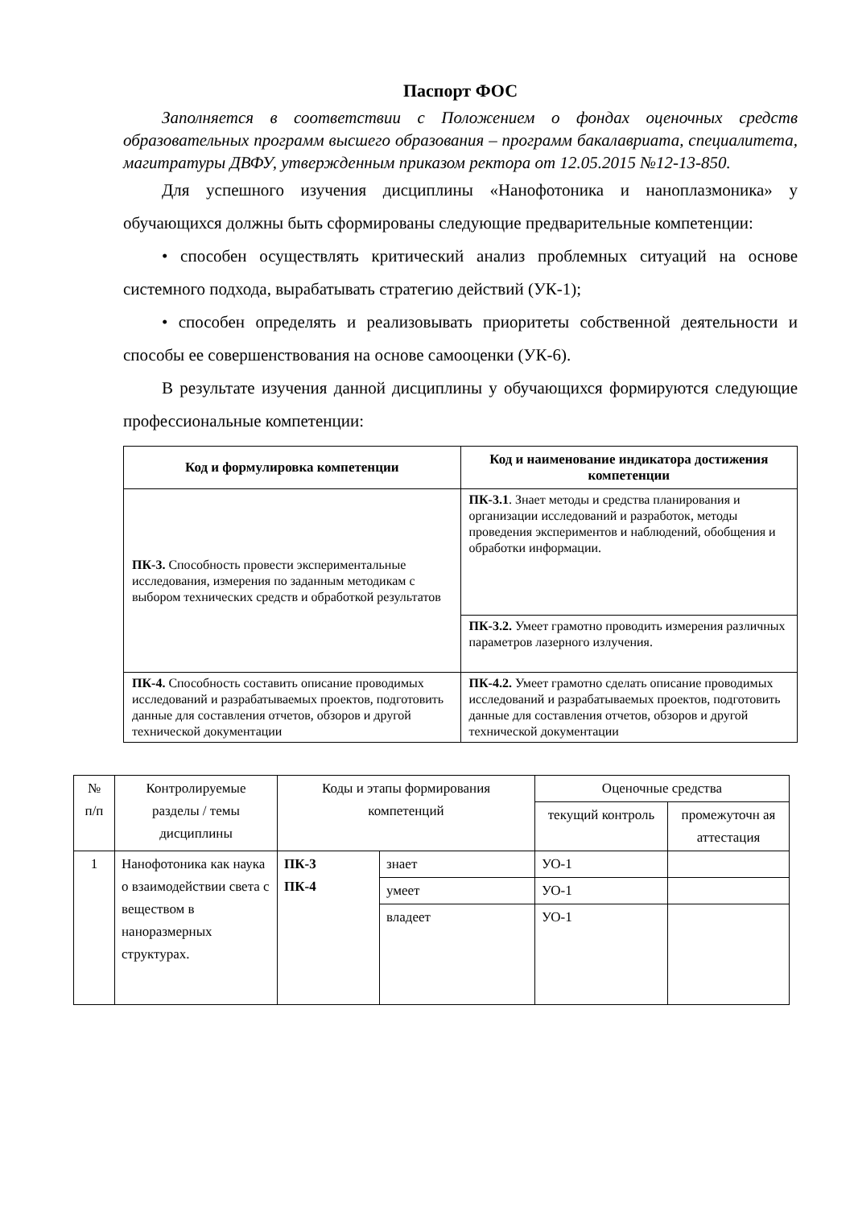Паспорт ФОС
Заполняется в соответствии с Положением о фондах оценочных средств образовательных программ высшего образования – программ бакалавриата, специалитета, магитратуры ДВФУ, утвержденным приказом ректора от 12.05.2015 №12-13-850.
Для успешного изучения дисциплины «Нанофотоника и наноплазмоника» у обучающихся должны быть сформированы следующие предварительные компетенции:
• способен осуществлять критический анализ проблемных ситуаций на основе системного подхода, вырабатывать стратегию действий (УК-1);
• способен определять и реализовывать приоритеты собственной деятельности и способы ее совершенствования на основе самооценки (УК-6).
В результате изучения данной дисциплины у обучающихся формируются следующие профессиональные компетенции:
| Код и формулировка компетенции | Код и наименование индикатора достижения компетенции |
| --- | --- |
| ПК-3. Способность провести экспериментальные исследования, измерения по заданным методикам с выбором технических средств и обработкой результатов | ПК-3.1 . Знает методы и средства планирования и организации исследований и разработок, методы проведения экспериментов и наблюдений, обобщения и обработки информации. |
| | ПК-3.2. Умеет грамотно проводить измерения различных параметров лазерного излучения. |
| ПК-4. Способность составить описание проводимых исследований и разрабатываемых проектов, подготовить данные для составления отчетов, обзоров и другой технической документации | ПК-4.2. Умеет грамотно сделать описание проводимых исследований и разрабатываемых проектов, подготовить данные для составления отчетов, обзоров и другой технической документации |
| № п/п | Контролируемые разделы / темы дисциплины | Коды и этапы формирования компетенций | | Оценочные средства | |
| | | | | текущий контроль | промежуточн ая аттестация |
| 1 | Нанофотоника как наука о взаимодействии света с веществом в наноразмерных структурах. | ПК-3 ПК-4 | знает | УО-1 | |
| | | | умеет | УО-1 | |
| | | | владеет | УО-1 | |